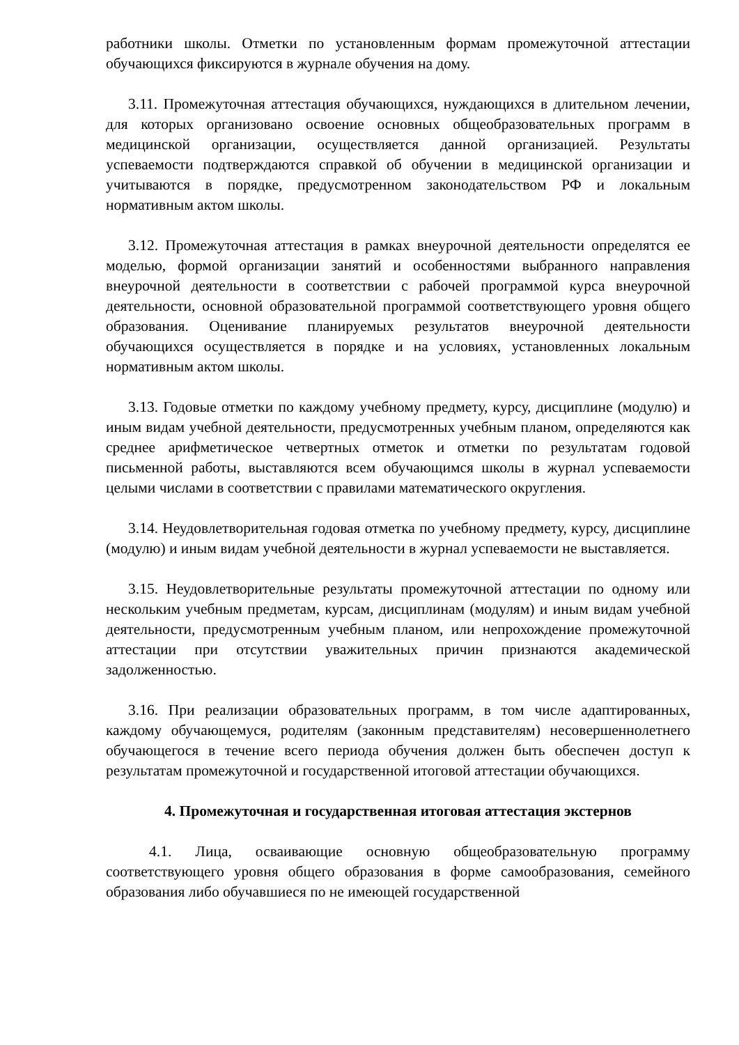работники школы. Отметки по установленным формам промежуточной аттестации обучающихся фиксируются в журнале обучения на дому.
3.11. Промежуточная аттестация обучающихся, нуждающихся в длительном лечении, для которых организовано освоение основных общеобразовательных программ в медицинской организации, осуществляется данной организацией. Результаты успеваемости подтверждаются справкой об обучении в медицинской организации и учитываются в порядке, предусмотренном законодательством РФ и локальным нормативным актом школы.
3.12. Промежуточная аттестация в рамках внеурочной деятельности определятся ее моделью, формой организации занятий и особенностями выбранного направления внеурочной деятельности в соответствии с рабочей программой курса внеурочной деятельности, основной образовательной программой соответствующего уровня общего образования. Оценивание планируемых результатов внеурочной деятельности обучающихся осуществляется в порядке и на условиях, установленных локальным нормативным актом школы.
3.13. Годовые отметки по каждому учебному предмету, курсу, дисциплине (модулю) и иным видам учебной деятельности, предусмотренных учебным планом, определяются как среднее арифметическое четвертных отметок и отметки по результатам годовой письменной работы, выставляются всем обучающимся школы в журнал успеваемости целыми числами в соответствии с правилами математического округления.
3.14. Неудовлетворительная годовая отметка по учебному предмету, курсу, дисциплине (модулю) и иным видам учебной деятельности в журнал успеваемости не выставляется.
3.15. Неудовлетворительные результаты промежуточной аттестации по одному или нескольким учебным предметам, курсам, дисциплинам (модулям) и иным видам учебной деятельности, предусмотренным учебным планом, или непрохождение промежуточной аттестации при отсутствии уважительных причин признаются академической задолженностью.
3.16. При реализации образовательных программ, в том числе адаптированных, каждому обучающемуся, родителям (законным представителям) несовершеннолетнего обучающегося в течение всего периода обучения должен быть обеспечен доступ к результатам промежуточной и государственной итоговой аттестации обучающихся.
4. Промежуточная и государственная итоговая аттестация экстернов
4.1. Лица, осваивающие основную общеобразовательную программу соответствующего уровня общего образования в форме самообразования, семейного образования либо обучавшиеся по не имеющей государственной